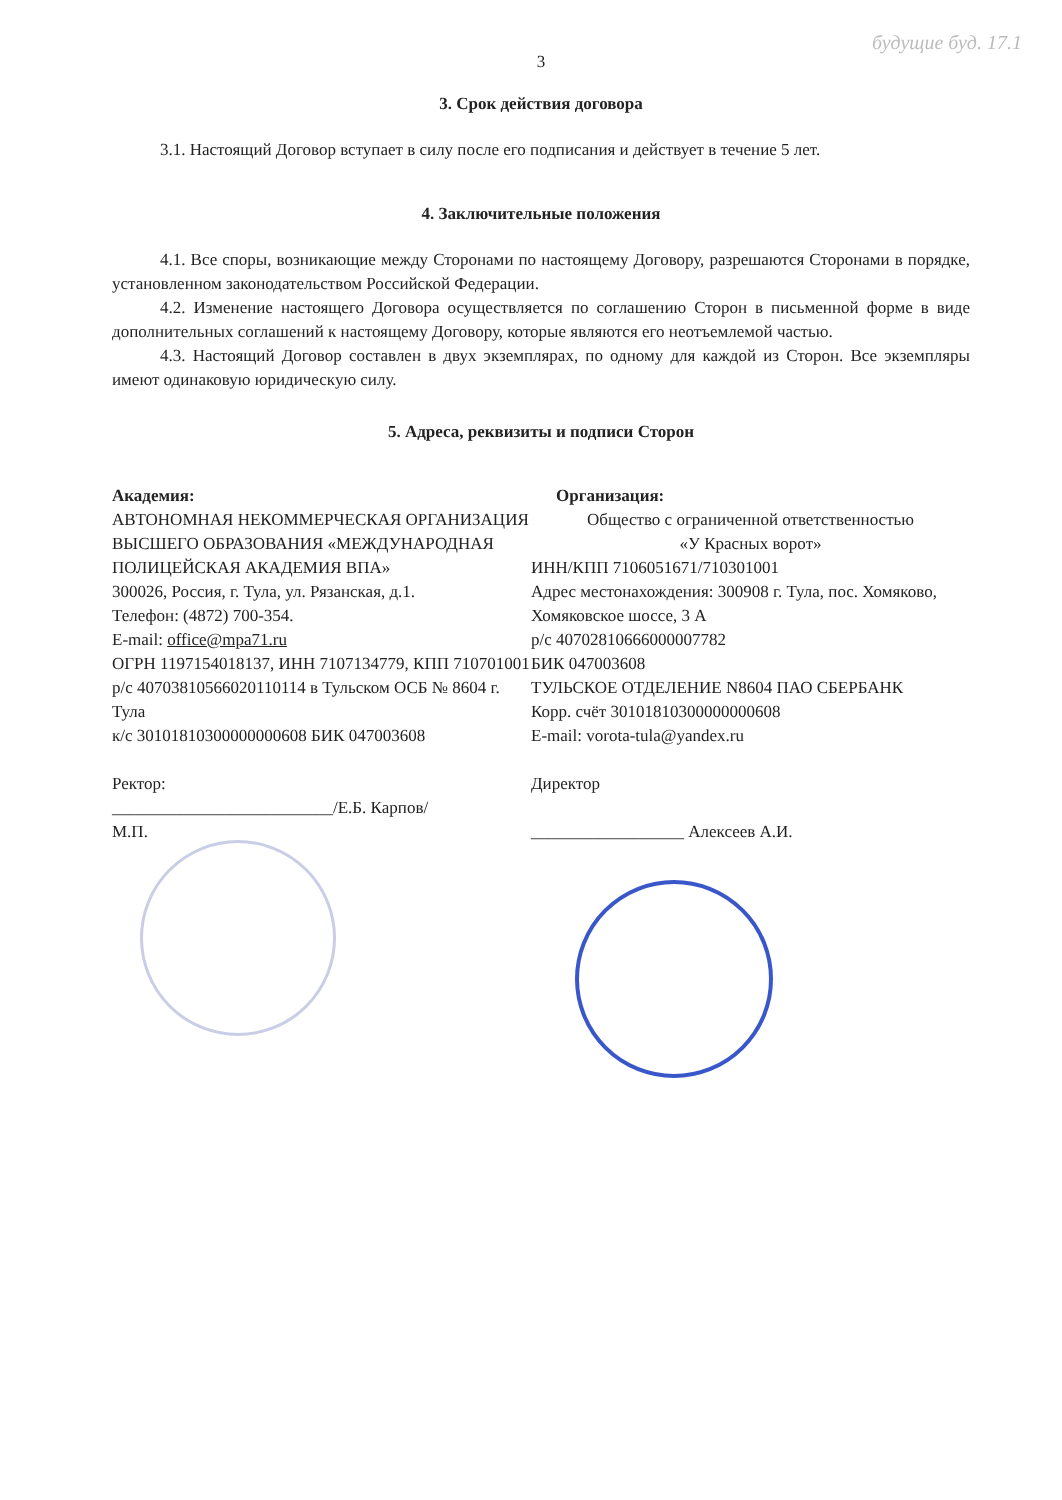будущие буд. 17.1
3
3. Срок действия договора
3.1. Настоящий Договор вступает в силу после его подписания и действует в течение 5 лет.
4. Заключительные положения
4.1. Все споры, возникающие между Сторонами по настоящему Договору, разрешаются Сторонами в порядке, установленном законодательством Российской Федерации.
4.2. Изменение настоящего Договора осуществляется по соглашению Сторон в письменной форме в виде дополнительных соглашений к настоящему Договору, которые являются его неотъемлемой частью.
4.3. Настоящий Договор составлен в двух экземплярах, по одному для каждой из Сторон. Все экземпляры имеют одинаковую юридическую силу.
5. Адреса, реквизиты и подписи Сторон
Академия:
АВТОНОМНАЯ НЕКОММЕРЧЕСКАЯ ОРГАНИЗАЦИЯ ВЫСШЕГО ОБРАЗОВАНИЯ «МЕЖДУНАРОДНАЯ ПОЛИЦЕЙСКАЯ АКАДЕМИЯ ВПА»
300026, Россия, г. Тула, ул. Рязанская, д.1.
Телефон: (4872) 700-354.
E-mail: office@mpa71.ru
ОГРН 1197154018137, ИНН 7107134779, КПП 710701001 р/с 40703810566020110114 в Тульском ОСБ № 8604 г. Тула
к/с 30101810300000000608 БИК 047003608
Ректор:
__________________________/Е.Б. Карпов/
М.П.
Организация:
Общество с ограниченной ответственностью
«У Красных ворот»
ИНН/КПП 7106051671/710301001
Адрес местонахождения: 300908 г. Тула, пос. Хомяково, Хомяковское шоссе, 3 А
р/с 40702810666000007782
БИК 047003608
ТУЛЬСКОЕ ОТДЕЛЕНИЕ N8604 ПАО СБЕРБАНК
Корр. счёт 30101810300000000608
E-mail: vorota-tula@yandex.ru
Директор
__________________ Алексеев А.И.